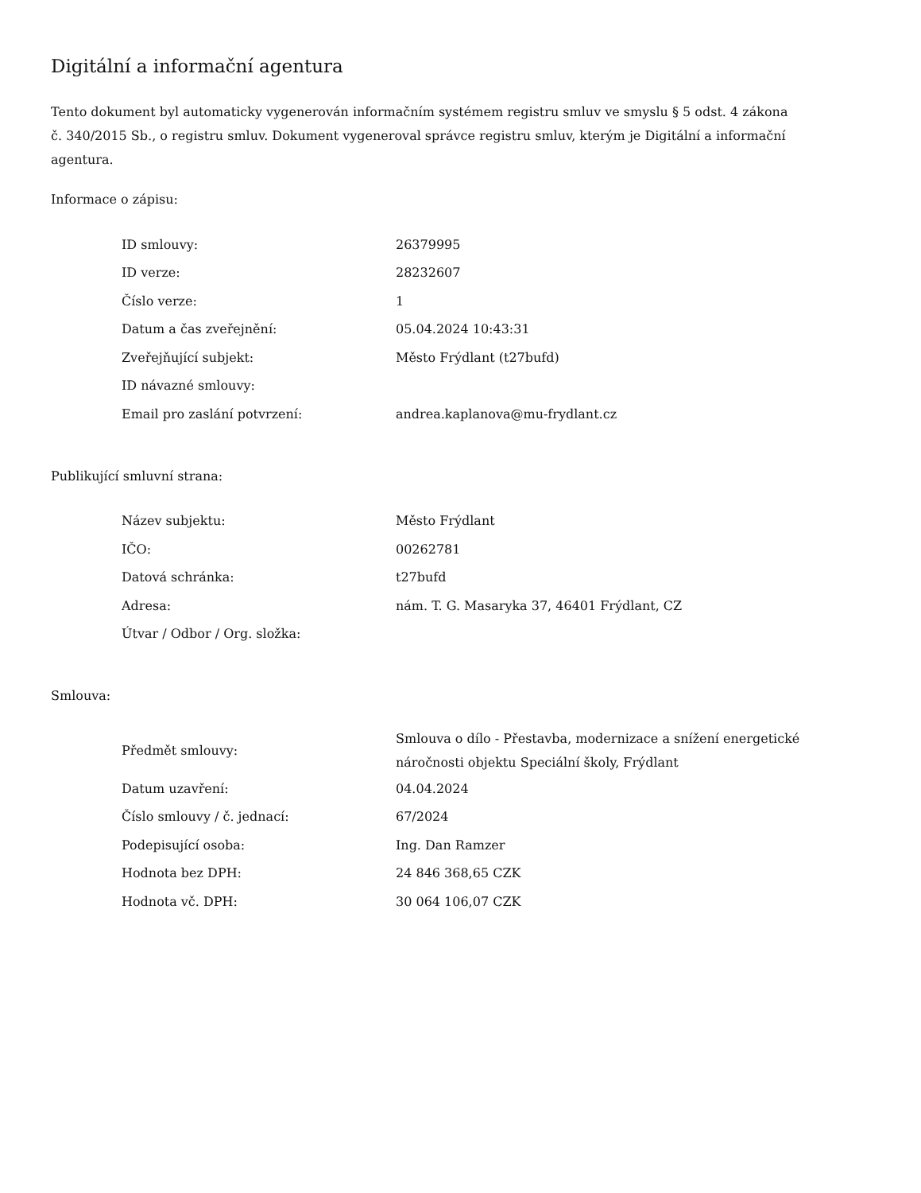Digitální a informační agentura
Tento dokument byl automaticky vygenerován informačním systémem registru smluv ve smyslu § 5 odst. 4 zákona
č. 340/2015 Sb., o registru smluv. Dokument vygeneroval správce registru smluv, kterým je Digitální a informační agentura.
Informace o zápisu:
| ID smlouvy: | 26379995 |
| ID verze: | 28232607 |
| Číslo verze: | 1 |
| Datum a čas zveřejnění: | 05.04.2024 10:43:31 |
| Zveřejňující subjekt: | Město Frýdlant (t27bufd) |
| ID návazné smlouvy: | |
| Email pro zaslání potvrzení: | andrea.kaplanova@mu-frydlant.cz |
Publikující smluvní strana:
| Název subjektu: | Město Frýdlant |
| IČO: | 00262781 |
| Datová schránka: | t27bufd |
| Adresa: | nám. T. G. Masaryka 37, 46401 Frýdlant, CZ |
| Útvar / Odbor / Org. složka: | |
Smlouva:
| Předmět smlouvy: | Smlouva o dílo - Přestavba, modernizace a snížení energetické náročnosti objektu Speciální školy, Frýdlant |
| Datum uzavření: | 04.04.2024 |
| Číslo smlouvy / č. jednací: | 67/2024 |
| Podepisující osoba: | Ing. Dan Ramzer |
| Hodnota bez DPH: | 24 846 368,65 CZK |
| Hodnota vč. DPH: | 30 064 106,07 CZK |